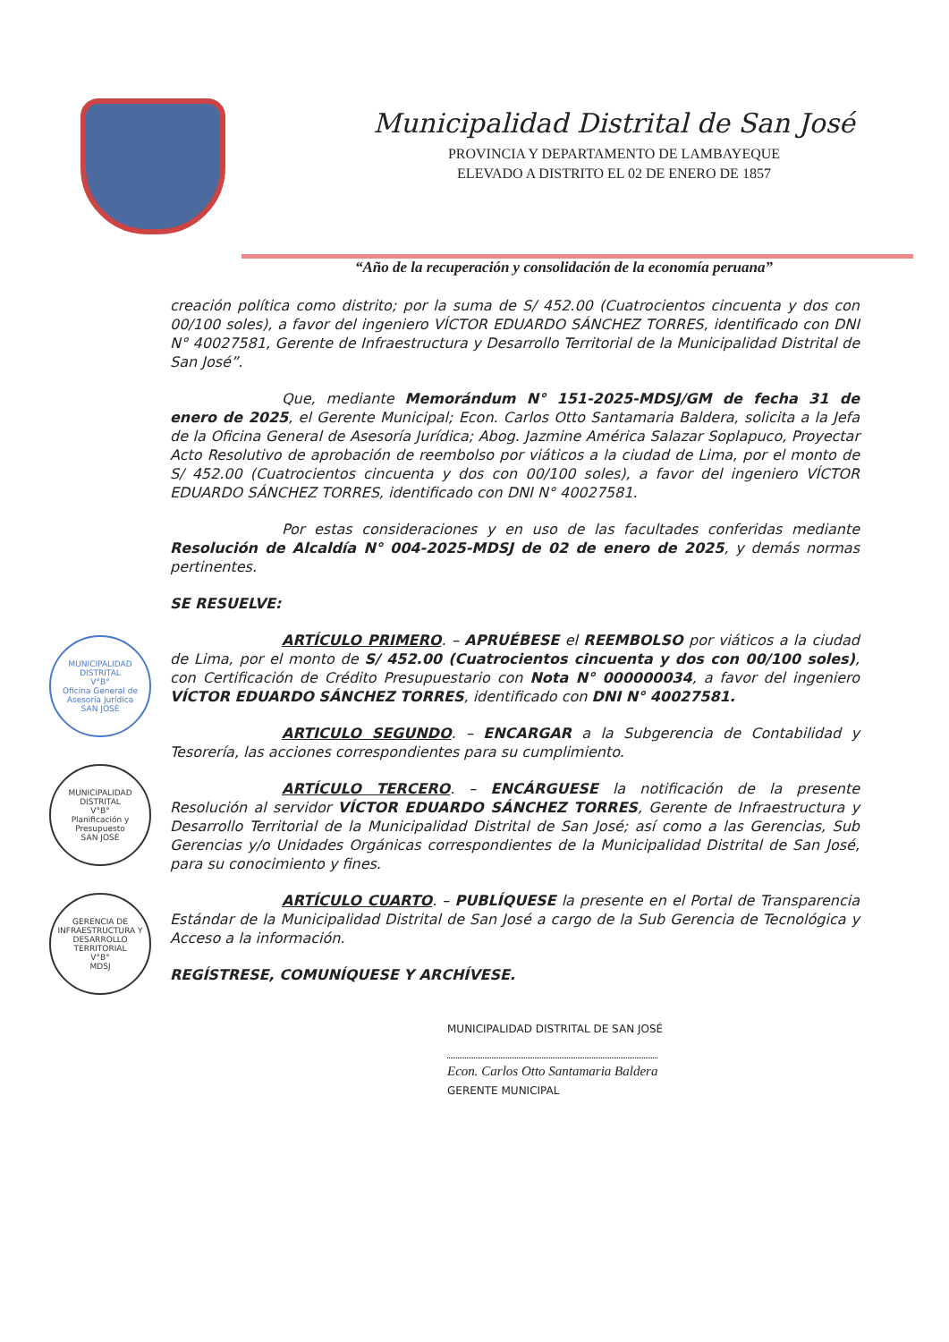Municipalidad Distrital de San José
PROVINCIA Y DEPARTAMENTO DE LAMBAYEQUE
ELEVADO A DISTRITO EL 02 DE ENERO DE 1857
“Año de la recuperación y consolidación de la economía peruana”
creación política como distrito; por la suma de S/ 452.00 (Cuatrocientos cincuenta y dos con 00/100 soles), a favor del ingeniero VÍCTOR EDUARDO SÁNCHEZ TORRES, identificado con DNI N° 40027581, Gerente de Infraestructura y Desarrollo Territorial de la Municipalidad Distrital de San José”.
Que, mediante Memorándum N° 151-2025-MDSJ/GM de fecha 31 de enero de 2025, el Gerente Municipal; Econ. Carlos Otto Santamaria Baldera, solicita a la Jefa de la Oficina General de Asesoría Jurídica; Abog. Jazmine América Salazar Soplapuco, Proyectar Acto Resolutivo de aprobación de reembolso por viáticos a la ciudad de Lima, por el monto de S/ 452.00 (Cuatrocientos cincuenta y dos con 00/100 soles), a favor del ingeniero VÍCTOR EDUARDO SÁNCHEZ TORRES, identificado con DNI N° 40027581.
Por estas consideraciones y en uso de las facultades conferidas mediante Resolución de Alcaldía N° 004-2025-MDSJ de 02 de enero de 2025, y demás normas pertinentes.
SE RESUELVE:
ARTÍCULO PRIMERO. – APRUÉBESE el REEMBOLSO por viáticos a la ciudad de Lima, por el monto de S/ 452.00 (Cuatrocientos cincuenta y dos con 00/100 soles), con Certificación de Crédito Presupuestario con Nota N° 000000034, a favor del ingeniero VÍCTOR EDUARDO SÁNCHEZ TORRES, identificado con DNI N° 40027581.
ARTICULO SEGUNDO. – ENCARGAR a la Subgerencia de Contabilidad y Tesorería, las acciones correspondientes para su cumplimiento.
ARTÍCULO TERCERO. – ENCÁRGUESE la notificación de la presente Resolución al servidor VÍCTOR EDUARDO SÁNCHEZ TORRES, Gerente de Infraestructura y Desarrollo Territorial de la Municipalidad Distrital de San José; así como a las Gerencias, Sub Gerencias y/o Unidades Orgánicas correspondientes de la Municipalidad Distrital de San José, para su conocimiento y fines.
ARTÍCULO CUARTO. – PUBLÍQUESE la presente en el Portal de Transparencia Estándar de la Municipalidad Distrital de San José a cargo de la Sub Gerencia de Tecnológica y Acceso a la información.
REGÍSTRESE, COMUNÍQUESE Y ARCHÍVESE.
MUNICIPALIDAD DISTRITAL DE SAN JOSÉ
Econ. Carlos Otto Santamaria Baldera
GERENTE MUNICIPAL
MUNICIPALIDAD DISTRITAL
V°B°
Oficina General de Asesoría Jurídica
SAN JOSÉ
MUNICIPALIDAD DISTRITAL
V°B°
Planificación y Presupuesto
SAN JOSÉ
GERENCIA DE INFRAESTRUCTURA Y DESARROLLO TERRITORIAL
V°B°
MDSJ